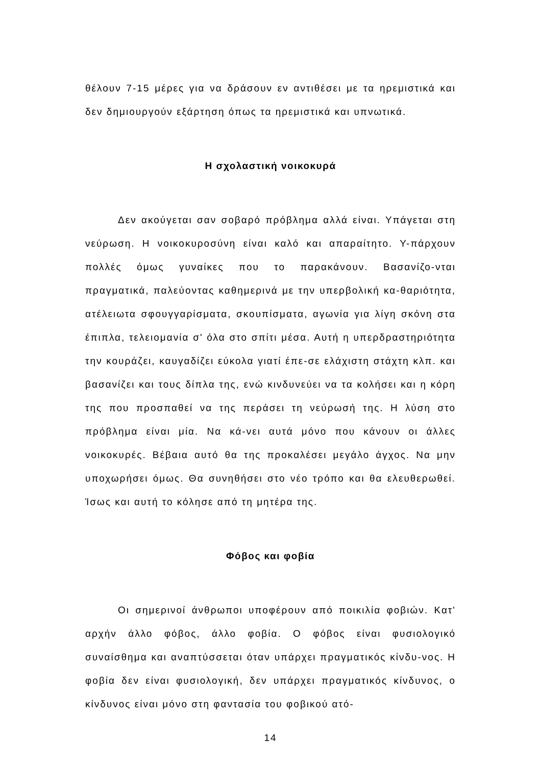θέλουν 7-15 μέρες για να δράσουν εν αντιθέσει με τα ηρεμιστικά και δεν δημιουργούν εξάρτηση όπως τα ηρεμιστικά και υπνωτικά.
Η σχολαστική νοικοκυρά
Δεν ακούγεται σαν σοβαρό πρόβλημα αλλά είναι. Υπάγεται στη νεύρωση. Η νοικοκυροσύνη είναι καλό και απαραίτητο. Υ-πάρχουν πολλές όμως γυναίκες που το παρακάνουν. Βασανίζο-νται πραγματικά, παλεύοντας καθημερινά με την υπερβολική κα-θαριότητα, ατέλειωτα σφουγγαρίσματα, σκουπίσματα, αγωνία για λίγη σκόνη στα έπιπλα, τελειομανία σ' όλα στο σπίτι μέσα. Αυτή η υπερδραστηριότητα την κουράζει, καυγαδίζει εύκολα γιατί έπε-σε ελάχιστη στάχτη κλπ. και βασανίζει και τους δίπλα της, ενώ κινδυνεύει να τα κολήσει και η κόρη της που προσπαθεί να της περάσει τη νεύρωσή της. Η λύση στο πρόβλημα είναι μία. Να κά-νει αυτά μόνο που κάνουν οι άλλες νοικοκυρές. Βέβαια αυτό θα της προκαλέσει μεγάλο άγχος. Να μην υποχωρήσει όμως. Θα συνηθήσει στο νέο τρόπο και θα ελευθερωθεί. Ίσως και αυτή το κόλησε από τη μητέρα της.
Φόβος και φοβία
Οι σημερινοί άνθρωποι υποφέρουν από ποικιλία φοβιών. Κατ' αρχήν άλλο φόβος, άλλο φοβία. Ο φόβος είναι φυσιολογικό συναίσθημα και αναπτύσσεται όταν υπάρχει πραγματικός κίνδυ-νος. Η φοβία δεν είναι φυσιολογική, δεν υπάρχει πραγματικός κίνδυνος, ο κίνδυνος είναι μόνο στη φαντασία του φοβικού ατό-
14